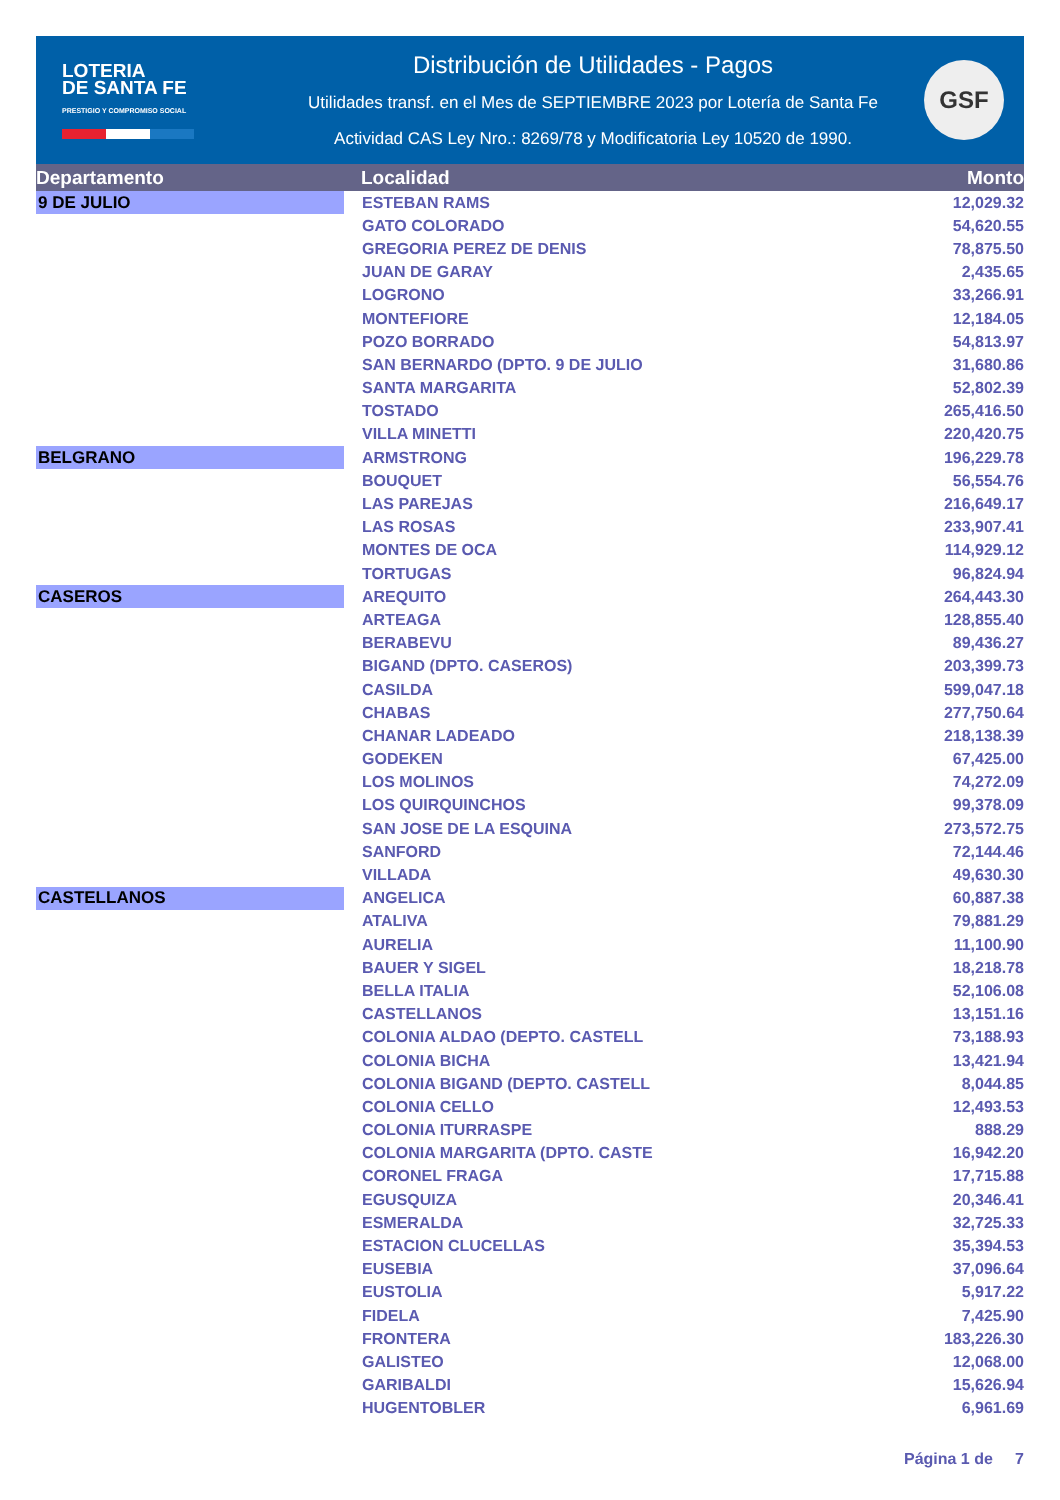LOTERIA
DE SANTA FE
PRESTIGIO Y COMPROMISO SOCIAL
Distribución de Utilidades - Pagos
Utilidades transf. en el Mes de SEPTIEMBRE 2023 por Lotería de Santa Fe
Actividad CAS Ley Nro.: 8269/78 y Modificatoria Ley 10520 de 1990.
GSF
| Departamento | Localidad | Monto |
| --- | --- | --- |
| 9 DE JULIO | ESTEBAN RAMS | 12,029.32 |
| | GATO COLORADO | 54,620.55 |
| | GREGORIA PEREZ DE DENIS | 78,875.50 |
| | JUAN DE GARAY | 2,435.65 |
| | LOGRONO | 33,266.91 |
| | MONTEFIORE | 12,184.05 |
| | POZO BORRADO | 54,813.97 |
| | SAN BERNARDO (DPTO. 9 DE JULIO | 31,680.86 |
| | SANTA MARGARITA | 52,802.39 |
| | TOSTADO | 265,416.50 |
| | VILLA MINETTI | 220,420.75 |
| BELGRANO | ARMSTRONG | 196,229.78 |
| | BOUQUET | 56,554.76 |
| | LAS PAREJAS | 216,649.17 |
| | LAS ROSAS | 233,907.41 |
| | MONTES DE OCA | 114,929.12 |
| | TORTUGAS | 96,824.94 |
| CASEROS | AREQUITO | 264,443.30 |
| | ARTEAGA | 128,855.40 |
| | BERABEVU | 89,436.27 |
| | BIGAND (DPTO. CASEROS) | 203,399.73 |
| | CASILDA | 599,047.18 |
| | CHABAS | 277,750.64 |
| | CHANAR LADEADO | 218,138.39 |
| | GODEKEN | 67,425.00 |
| | LOS MOLINOS | 74,272.09 |
| | LOS QUIRQUINCHOS | 99,378.09 |
| | SAN JOSE DE LA ESQUINA | 273,572.75 |
| | SANFORD | 72,144.46 |
| | VILLADA | 49,630.30 |
| CASTELLANOS | ANGELICA | 60,887.38 |
| | ATALIVA | 79,881.29 |
| | AURELIA | 11,100.90 |
| | BAUER Y SIGEL | 18,218.78 |
| | BELLA ITALIA | 52,106.08 |
| | CASTELLANOS | 13,151.16 |
| | COLONIA ALDAO (DEPTO. CASTELL | 73,188.93 |
| | COLONIA BICHA | 13,421.94 |
| | COLONIA BIGAND (DEPTO. CASTELL | 8,044.85 |
| | COLONIA CELLO | 12,493.53 |
| | COLONIA ITURRASPE | 888.29 |
| | COLONIA MARGARITA (DPTO. CASTE | 16,942.20 |
| | CORONEL FRAGA | 17,715.88 |
| | EGUSQUIZA | 20,346.41 |
| | ESMERALDA | 32,725.33 |
| | ESTACION CLUCELLAS | 35,394.53 |
| | EUSEBIA | 37,096.64 |
| | EUSTOLIA | 5,917.22 |
| | FIDELA | 7,425.90 |
| | FRONTERA | 183,226.30 |
| | GALISTEO | 12,068.00 |
| | GARIBALDI | 15,626.94 |
| | HUGENTOBLER | 6,961.69 |
Página 1 de 7